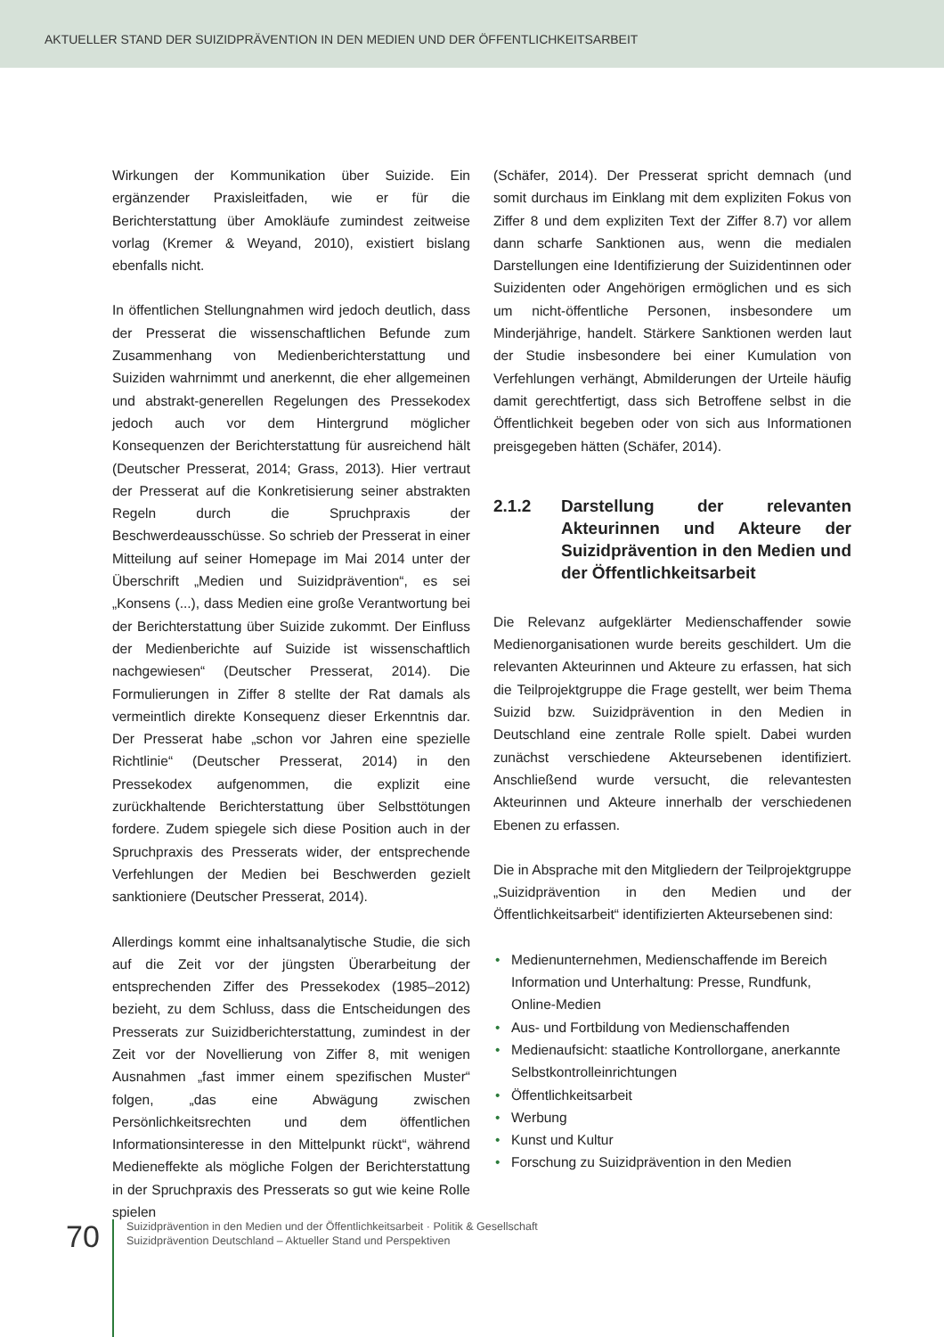AKTUELLER STAND DER SUIZIDPRÄVENTION IN DEN MEDIEN UND DER ÖFFENTLICHKEITSARBEIT
Wirkungen der Kommunikation über Suizide. Ein ergänzender Praxisleitfaden, wie er für die Berichterstattung über Amokläufe zumindest zeitweise vorlag (Kremer & Weyand, 2010), existiert bislang ebenfalls nicht.
In öffentlichen Stellungnahmen wird jedoch deutlich, dass der Presserat die wissenschaftlichen Befunde zum Zusammenhang von Medienberichterstattung und Suiziden wahrnimmt und anerkennt, die eher allgemeinen und abstrakt-generellen Regelungen des Pressekodex jedoch auch vor dem Hintergrund möglicher Konsequenzen der Berichterstattung für ausreichend hält (Deutscher Presserat, 2014; Grass, 2013). Hier vertraut der Presserat auf die Konkretisierung seiner abstrakten Regeln durch die Spruchpraxis der Beschwerdeausschüsse. So schrieb der Presserat in einer Mitteilung auf seiner Homepage im Mai 2014 unter der Überschrift „Medien und Suizidprävention“, es sei „Konsens (...), dass Medien eine große Verantwortung bei der Berichterstattung über Suizide zukommt. Der Einfluss der Medienberichte auf Suizide ist wissenschaftlich nachgewiesen“ (Deutscher Presserat, 2014). Die Formulierungen in Ziffer 8 stellte der Rat damals als vermeintlich direkte Konsequenz dieser Erkenntnis dar. Der Presserat habe „schon vor Jahren eine spezielle Richtlinie“ (Deutscher Presserat, 2014) in den Pressekodex aufgenommen, die explizit eine zurückhaltende Berichterstattung über Selbsttötungen fordere. Zudem spiegele sich diese Position auch in der Spruchpraxis des Presserats wider, der entsprechende Verfehlungen der Medien bei Beschwerden gezielt sanktioniere (Deutscher Presserat, 2014).
Allerdings kommt eine inhaltsanalytische Studie, die sich auf die Zeit vor der jüngsten Überarbeitung der entsprechenden Ziffer des Pressekodex (1985–2012) bezieht, zu dem Schluss, dass die Entscheidungen des Presserats zur Suizidberichterstattung, zumindest in der Zeit vor der Novellierung von Ziffer 8, mit wenigen Ausnahmen „fast immer einem spezifischen Muster“ folgen, „das eine Abwägung zwischen Persönlichkeitsrechten und dem öffentlichen Informationsinteresse in den Mittelpunkt rückt“, während Medieneffekte als mögliche Folgen der Berichterstattung in der Spruchpraxis des Presserats so gut wie keine Rolle spielen
(Schäfer, 2014). Der Presserat spricht demnach (und somit durchaus im Einklang mit dem expliziten Fokus von Ziffer 8 und dem expliziten Text der Ziffer 8.7) vor allem dann scharfe Sanktionen aus, wenn die medialen Darstellungen eine Identifizierung der Suizidentinnen oder Suizidenten oder Angehörigen ermöglichen und es sich um nicht-öffentliche Personen, insbesondere um Minderjährige, handelt. Stärkere Sanktionen werden laut der Studie insbesondere bei einer Kumulation von Verfehlungen verhängt, Abmilderungen der Urteile häufig damit gerechtfertigt, dass sich Betroffene selbst in die Öffentlichkeit begeben oder von sich aus Informationen preisgegeben hätten (Schäfer, 2014).
2.1.2 Darstellung der relevanten Akteurinnen und Akteure der Suizidprävention in den Medien und der Öffentlichkeitsarbeit
Die Relevanz aufgeklärter Medienschaffender sowie Medienorganisationen wurde bereits geschildert. Um die relevanten Akteurinnen und Akteure zu erfassen, hat sich die Teilprojektgruppe die Frage gestellt, wer beim Thema Suizid bzw. Suizidprävention in den Medien in Deutschland eine zentrale Rolle spielt. Dabei wurden zunächst verschiedene Akteursebenen identifiziert. Anschließend wurde versucht, die relevantesten Akteurinnen und Akteure innerhalb der verschiedenen Ebenen zu erfassen.
Die in Absprache mit den Mitgliedern der Teilprojektgruppe „Suizidprävention in den Medien und der Öffentlichkeitsarbeit“ identifizierten Akteursebenen sind:
• Medienunternehmen, Medienschaffende im Bereich Information und Unterhaltung: Presse, Rundfunk, Online-Medien
• Aus- und Fortbildung von Medienschaffenden
• Medienaufsicht: staatliche Kontrollorgane, anerkannte Selbstkontrolleinrichtungen
• Öffentlichkeitsarbeit
• Werbung
• Kunst und Kultur
• Forschung zu Suizidprävention in den Medien
70
Suizidprävention in den Medien und der Öffentlichkeitsarbeit · Politik & Gesellschaft
Suizidprävention Deutschland – Aktueller Stand und Perspektiven